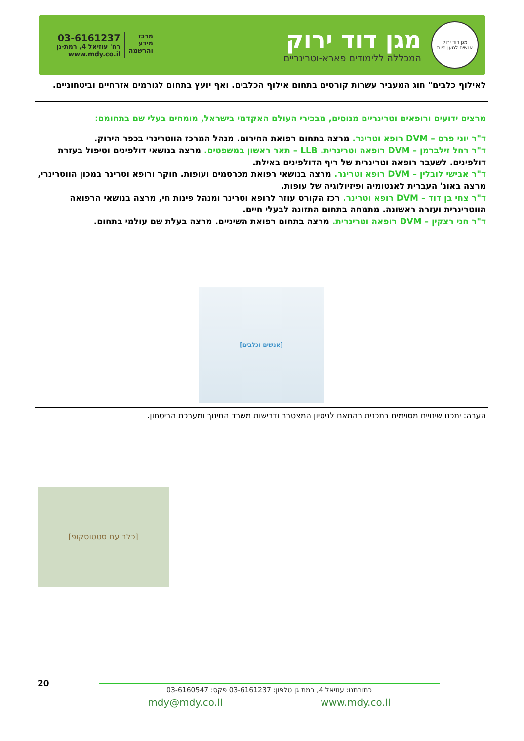מגן דוד ירוק
אנשים למען חיות
מגן דוד ירוק
המכללה ללימודים פארא-וטרינריים
מרכז
מידע
והרשמה
03-6161237
רח' עוזיאל 4, רמת-גן
www.mdy.co.il
לאילוף כלבים" חוג המעביר עשרות קורסים בתחום אילוף הכלבים. ואף יועץ בתחום לגורמים אזרחיים וביטחוניים.
מרצים ידועים ורופאים וטרינריים מנוסים, מבכירי העולם האקדמי בישראל, מומחים בעלי שם בתחומם:
ד"ר יוני פרס – DVM רופא וטרינר. מרצה בתחום רפואת החירום. מנהל המרכז הווטרינרי בכפר הירוק.
ד"ר רחל זילברמן – DVM רופאה וטרינרית. LLB – תאר ראשון במשפטים. מרצה בנושאי דולפינים וטיפול בעזרת דולפינים. לשעבר רופאה וטרינרית של ריף הדולפינים באילת.
ד"ר אבישי לובלין – DVM רופא וטרינר. מרצה בנושאי רפואת מכרסמים ועופות. חוקר ורופא וטרינר במכון הווטרינרי, מרצה באונ' העברית לאנטומיה ופיזיולוגיה של עופות.
ד"ר צחי בן דוד – DVM רופא וטרינר. רכז הקורס עוזר לרופא וטרינר ומנהל פינות חי, מרצה בנושאי הרפואה הווטרינרית ועזרה ראשונה. מתמחה בתחום התזונה לבעלי חיים.
ד"ר חני רצקין – DVM רופאה וטרינרית. מרצה בתחום רפואת השיניים. מרצה בעלת שם עולמי בתחום.
[אנשים וכלבים]
הערה: יתכנו שינויים מסוימים בתכנית בהתאם לניסיון המצטבר ודרישות משרד החינוך ומערכת הביטחון.
[כלב עם סטטוסקופ]
20
כתובתנו: עוזיאל 4, רמת גן טלפון: 03-6161237 פקס: 03-6160547
mdy@mdy.co.il www.mdy.co.il